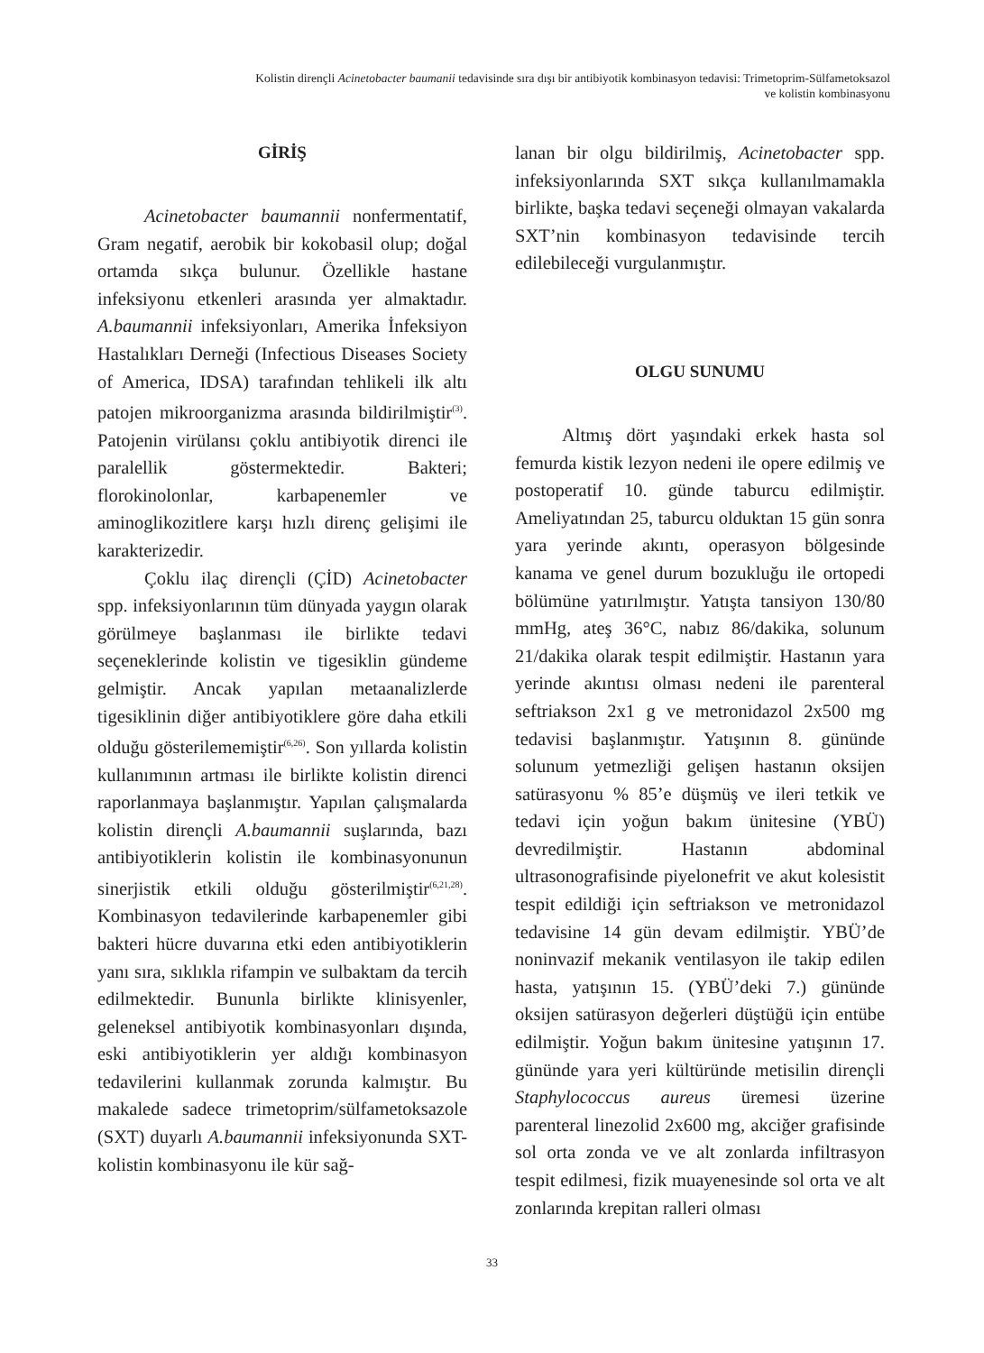Kolistin dirençli Acinetobacter baumanii tedavisinde sıra dışı bir antibiyotik kombinasyon tedavisi: Trimetoprim-Sülfametoksazol
ve kolistin kombinasyonu
GİRİŞ
Acinetobacter baumannii nonfermentatif, Gram negatif, aerobik bir kokobasil olup; doğal ortamda sıkça bulunur. Özellikle hastane infeksiyonu etkenleri arasında yer almaktadır. A.baumannii infeksiyonları, Amerika İnfeksiyon Hastalıkları Derneği (Infectious Diseases Society of America, IDSA) tarafından tehlikeli ilk altı patojen mikroorganizma arasında bildirilmiştir<sup>(3)</sup>. Patojenin virülansı çoklu antibiyotik direnci ile paralellik göstermektedir. Bakteri; florokinolonlar, karbapenemler ve aminoglikozitlere karşı hızlı direnç gelişimi ile karakterizedir.
Çoklu ilaç dirençli (ÇİD) Acinetobacter spp. infeksiyonlarının tüm dünyada yaygın olarak görülmeye başlanması ile birlikte tedavi seçeneklerinde kolistin ve tigesiklin gündeme gelmiştir. Ancak yapılan metaanalizlerde tigesiklinin diğer antibiyotiklere göre daha etkili olduğu gösterilememiştir<sup>(6,26)</sup>. Son yıllarda kolistin kullanımının artması ile birlikte kolistin direnci raporlanmaya başlanmıştır. Yapılan çalışmalarda kolistin dirençli A.baumannii suşlarında, bazı antibiyotiklerin kolistin ile kombinasyonunun sinerjistik etkili olduğu gösterilmiştir<sup>(6,21,28)</sup>. Kombinasyon tedavilerinde karbapenemler gibi bakteri hücre duvarına etki eden antibiyotiklerin yanı sıra, sıklıkla rifampin ve sulbaktam da tercih edilmektedir. Bununla birlikte klinisyenler, geleneksel antibiyotik kombinasyonları dışında, eski antibiyotiklerin yer aldığı kombinasyon tedavilerini kullanmak zorunda kalmıştır. Bu makalede sadece trimetoprim/sülfametoksazole (SXT) duyarlı A.baumannii infeksiyonunda SXT-kolistin kombinasyonu ile kür sağ-
lanan bir olgu bildirilmiş, Acinetobacter spp. infeksiyonlarında SXT sıkça kullanılmamakla birlikte, başka tedavi seçeneği olmayan vakalarda SXT’nin kombinasyon tedavisinde tercih edilebileceği vurgulanmıştır.
OLGU SUNUMU
Altmış dört yaşındaki erkek hasta sol femurda kistik lezyon nedeni ile opere edilmiş ve postoperatif 10. günde taburcu edilmiştir. Ameliyatından 25, taburcu olduktan 15 gün sonra yara yerinde akıntı, operasyon bölgesinde kanama ve genel durum bozukluğu ile ortopedi bölümüne yatırılmıştır. Yatışta tansiyon 130/80 mmHg, ateş 36°C, nabız 86/dakika, solunum 21/dakika olarak tespit edilmiştir. Hastanın yara yerinde akıntısı olması nedeni ile parenteral seftriakson 2x1 g ve metronidazol 2x500 mg tedavisi başlanmıştır. Yatışının 8. gününde solunum yetmezliği gelişen hastanın oksijen satürasyonu % 85’e düşmüş ve ileri tetkik ve tedavi için yoğun bakım ünitesine (YBÜ) devredilmiştir. Hastanın abdominal ultrasonografisinde piyelonefrit ve akut kolesistit tespit edildiği için seftriakson ve metronidazol tedavisine 14 gün devam edilmiştir. YBÜ’de noninvazif mekanik ventilasyon ile takip edilen hasta, yatışının 15. (YBÜ’deki 7.) gününde oksijen satürasyon değerleri düştüğü için entübe edilmiştir. Yoğun bakım ünitesine yatışının 17. gününde yara yeri kültüründe metisilin dirençli Staphylococcus aureus üremesi üzerine parenteral linezolid 2x600 mg, akciğer grafisinde sol orta zonda ve ve alt zonlarda infiltrasyon tespit edilmesi, fizik muayenesinde sol orta ve alt zonlarında krepitan ralleri olması
33